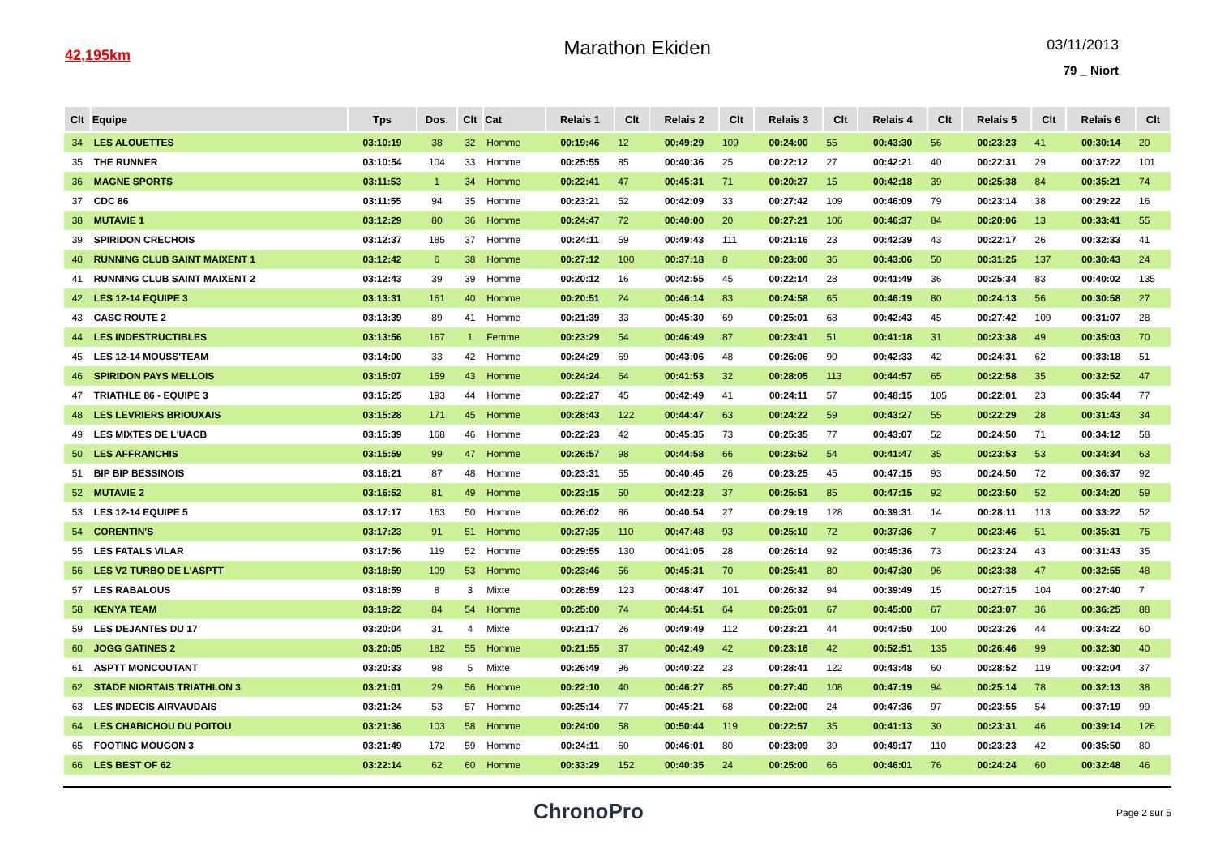42,195km
Marathon Ekiden
03/11/2013
79 _ Niort
| Clt | Equipe | Tps | Dos. | Clt | Cat | Relais 1 | Clt | Relais 2 | Clt | Relais 3 | Clt | Relais 4 | Clt | Relais 5 | Clt | Relais 6 | Clt |
| --- | --- | --- | --- | --- | --- | --- | --- | --- | --- | --- | --- | --- | --- | --- | --- | --- | --- |
| 34 | LES ALOUETTES | 03:10:19 | 38 | 32 | Homme | 00:19:46 | 12 | 00:49:29 | 109 | 00:24:00 | 55 | 00:43:30 | 56 | 00:23:23 | 41 | 00:30:14 | 20 |
| 35 | THE RUNNER | 03:10:54 | 104 | 33 | Homme | 00:25:55 | 85 | 00:40:36 | 25 | 00:22:12 | 27 | 00:42:21 | 40 | 00:22:31 | 29 | 00:37:22 | 101 |
| 36 | MAGNE SPORTS | 03:11:53 | 1 | 34 | Homme | 00:22:41 | 47 | 00:45:31 | 71 | 00:20:27 | 15 | 00:42:18 | 39 | 00:25:38 | 84 | 00:35:21 | 74 |
| 37 | CDC 86 | 03:11:55 | 94 | 35 | Homme | 00:23:21 | 52 | 00:42:09 | 33 | 00:27:42 | 109 | 00:46:09 | 79 | 00:23:14 | 38 | 00:29:22 | 16 |
| 38 | MUTAVIE 1 | 03:12:29 | 80 | 36 | Homme | 00:24:47 | 72 | 00:40:00 | 20 | 00:27:21 | 106 | 00:46:37 | 84 | 00:20:06 | 13 | 00:33:41 | 55 |
| 39 | SPIRIDON CRECHOIS | 03:12:37 | 185 | 37 | Homme | 00:24:11 | 59 | 00:49:43 | 111 | 00:21:16 | 23 | 00:42:39 | 43 | 00:22:17 | 26 | 00:32:33 | 41 |
| 40 | RUNNING CLUB SAINT MAIXENT 1 | 03:12:42 | 6 | 38 | Homme | 00:27:12 | 100 | 00:37:18 | 8 | 00:23:00 | 36 | 00:43:06 | 50 | 00:31:25 | 137 | 00:30:43 | 24 |
| 41 | RUNNING CLUB SAINT MAIXENT 2 | 03:12:43 | 39 | 39 | Homme | 00:20:12 | 16 | 00:42:55 | 45 | 00:22:14 | 28 | 00:41:49 | 36 | 00:25:34 | 83 | 00:40:02 | 135 |
| 42 | LES 12-14 EQUIPE 3 | 03:13:31 | 161 | 40 | Homme | 00:20:51 | 24 | 00:46:14 | 83 | 00:24:58 | 65 | 00:46:19 | 80 | 00:24:13 | 56 | 00:30:58 | 27 |
| 43 | CASC ROUTE 2 | 03:13:39 | 89 | 41 | Homme | 00:21:39 | 33 | 00:45:30 | 69 | 00:25:01 | 68 | 00:42:43 | 45 | 00:27:42 | 109 | 00:31:07 | 28 |
| 44 | LES INDESTRUCTIBLES | 03:13:56 | 167 | 1 | Femme | 00:23:29 | 54 | 00:46:49 | 87 | 00:23:41 | 51 | 00:41:18 | 31 | 00:23:38 | 49 | 00:35:03 | 70 |
| 45 | LES 12-14 MOUSS'TEAM | 03:14:00 | 33 | 42 | Homme | 00:24:29 | 69 | 00:43:06 | 48 | 00:26:06 | 90 | 00:42:33 | 42 | 00:24:31 | 62 | 00:33:18 | 51 |
| 46 | SPIRIDON PAYS MELLOIS | 03:15:07 | 159 | 43 | Homme | 00:24:24 | 64 | 00:41:53 | 32 | 00:28:05 | 113 | 00:44:57 | 65 | 00:22:58 | 35 | 00:32:52 | 47 |
| 47 | TRIATHLE 86 - EQUIPE 3 | 03:15:25 | 193 | 44 | Homme | 00:22:27 | 45 | 00:42:49 | 41 | 00:24:11 | 57 | 00:48:15 | 105 | 00:22:01 | 23 | 00:35:44 | 77 |
| 48 | LES LEVRIERS BRIOUXAIS | 03:15:28 | 171 | 45 | Homme | 00:28:43 | 122 | 00:44:47 | 63 | 00:24:22 | 59 | 00:43:27 | 55 | 00:22:29 | 28 | 00:31:43 | 34 |
| 49 | LES MIXTES DE L'UACB | 03:15:39 | 168 | 46 | Homme | 00:22:23 | 42 | 00:45:35 | 73 | 00:25:35 | 77 | 00:43:07 | 52 | 00:24:50 | 71 | 00:34:12 | 58 |
| 50 | LES AFFRANCHIS | 03:15:59 | 99 | 47 | Homme | 00:26:57 | 98 | 00:44:58 | 66 | 00:23:52 | 54 | 00:41:47 | 35 | 00:23:53 | 53 | 00:34:34 | 63 |
| 51 | BIP BIP BESSINOIS | 03:16:21 | 87 | 48 | Homme | 00:23:31 | 55 | 00:40:45 | 26 | 00:23:25 | 45 | 00:47:15 | 93 | 00:24:50 | 72 | 00:36:37 | 92 |
| 52 | MUTAVIE 2 | 03:16:52 | 81 | 49 | Homme | 00:23:15 | 50 | 00:42:23 | 37 | 00:25:51 | 85 | 00:47:15 | 92 | 00:23:50 | 52 | 00:34:20 | 59 |
| 53 | LES 12-14 EQUIPE 5 | 03:17:17 | 163 | 50 | Homme | 00:26:02 | 86 | 00:40:54 | 27 | 00:29:19 | 128 | 00:39:31 | 14 | 00:28:11 | 113 | 00:33:22 | 52 |
| 54 | CORENTIN'S | 03:17:23 | 91 | 51 | Homme | 00:27:35 | 110 | 00:47:48 | 93 | 00:25:10 | 72 | 00:37:36 | 7 | 00:23:46 | 51 | 00:35:31 | 75 |
| 55 | LES FATALS VILAR | 03:17:56 | 119 | 52 | Homme | 00:29:55 | 130 | 00:41:05 | 28 | 00:26:14 | 92 | 00:45:36 | 73 | 00:23:24 | 43 | 00:31:43 | 35 |
| 56 | LES V2 TURBO DE L'ASPTT | 03:18:59 | 109 | 53 | Homme | 00:23:46 | 56 | 00:45:31 | 70 | 00:25:41 | 80 | 00:47:30 | 96 | 00:23:38 | 47 | 00:32:55 | 48 |
| 57 | LES RABALOUS | 03:18:59 | 8 | 3 | Mixte | 00:28:59 | 123 | 00:48:47 | 101 | 00:26:32 | 94 | 00:39:49 | 15 | 00:27:15 | 104 | 00:27:40 | 7 |
| 58 | KENYA TEAM | 03:19:22 | 84 | 54 | Homme | 00:25:00 | 74 | 00:44:51 | 64 | 00:25:01 | 67 | 00:45:00 | 67 | 00:23:07 | 36 | 00:36:25 | 88 |
| 59 | LES DEJANTES DU 17 | 03:20:04 | 31 | 4 | Mixte | 00:21:17 | 26 | 00:49:49 | 112 | 00:23:21 | 44 | 00:47:50 | 100 | 00:23:26 | 44 | 00:34:22 | 60 |
| 60 | JOGG GATINES 2 | 03:20:05 | 182 | 55 | Homme | 00:21:55 | 37 | 00:42:49 | 42 | 00:23:16 | 42 | 00:52:51 | 135 | 00:26:46 | 99 | 00:32:30 | 40 |
| 61 | ASPTT MONCOUTANT | 03:20:33 | 98 | 5 | Mixte | 00:26:49 | 96 | 00:40:22 | 23 | 00:28:41 | 122 | 00:43:48 | 60 | 00:28:52 | 119 | 00:32:04 | 37 |
| 62 | STADE NIORTAIS TRIATHLON 3 | 03:21:01 | 29 | 56 | Homme | 00:22:10 | 40 | 00:46:27 | 85 | 00:27:40 | 108 | 00:47:19 | 94 | 00:25:14 | 78 | 00:32:13 | 38 |
| 63 | LES INDECIS AIRVAUDAIS | 03:21:24 | 53 | 57 | Homme | 00:25:14 | 77 | 00:45:21 | 68 | 00:22:00 | 24 | 00:47:36 | 97 | 00:23:55 | 54 | 00:37:19 | 99 |
| 64 | LES CHABICHOU DU POITOU | 03:21:36 | 103 | 58 | Homme | 00:24:00 | 58 | 00:50:44 | 119 | 00:22:57 | 35 | 00:41:13 | 30 | 00:23:31 | 46 | 00:39:14 | 126 |
| 65 | FOOTING MOUGON 3 | 03:21:49 | 172 | 59 | Homme | 00:24:11 | 60 | 00:46:01 | 80 | 00:23:09 | 39 | 00:49:17 | 110 | 00:23:23 | 42 | 00:35:50 | 80 |
| 66 | LES BEST OF 62 | 03:22:14 | 62 | 60 | Homme | 00:33:29 | 152 | 00:40:35 | 24 | 00:25:00 | 66 | 00:46:01 | 76 | 00:24:24 | 60 | 00:32:48 | 46 |
ChronoPro
Page 2 sur 5